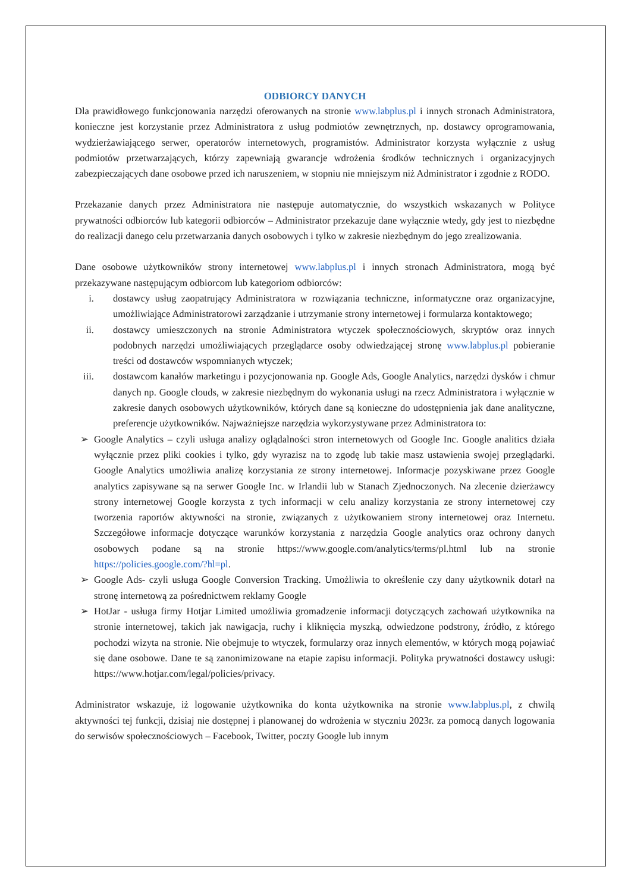ODBIORCY DANYCH
Dla prawidłowego funkcjonowania narzędzi oferowanych na stronie www.labplus.pl i innych stronach Administratora, konieczne jest korzystanie przez Administratora z usług podmiotów zewnętrznych, np. dostawcy oprogramowania, wydzierżawiającego serwer, operatorów internetowych, programistów. Administrator korzysta wyłącznie z usług podmiotów przetwarzających, którzy zapewniają gwarancje wdrożenia środków technicznych i organizacyjnych zabezpieczających dane osobowe przed ich naruszeniem, w stopniu nie mniejszym niż Administrator i zgodnie z RODO.
Przekazanie danych przez Administratora nie następuje automatycznie, do wszystkich wskazanych w Polityce prywatności odbiorców lub kategorii odbiorców – Administrator przekazuje dane wyłącznie wtedy, gdy jest to niezbędne do realizacji danego celu przetwarzania danych osobowych i tylko w zakresie niezbędnym do jego zrealizowania.
Dane osobowe użytkowników strony internetowej www.labplus.pl i innych stronach Administratora, mogą być przekazywane następującym odbiorcom lub kategoriom odbiorców:
i. dostawcy usług zaopatrujący Administratora w rozwiązania techniczne, informatyczne oraz organizacyjne, umożliwiające Administratorowi zarządzanie i utrzymanie strony internetowej i formularza kontaktowego;
ii. dostawcy umieszczonych na stronie Administratora wtyczek społecznościowych, skryptów oraz innych podobnych narzędzi umożliwiających przeglądarce osoby odwiedzającej stronę www.labplus.pl pobieranie treści od dostawców wspomnianych wtyczek;
iii. dostawcom kanałów marketingu i pozycjonowania np. Google Ads, Google Analytics, narzędzi dysków i chmur danych np. Google clouds, w zakresie niezbędnym do wykonania usługi na rzecz Administratora i wyłącznie w zakresie danych osobowych użytkowników, których dane są konieczne do udostępnienia jak dane analityczne, preferencje użytkowników. Najważniejsze narzędzia wykorzystywane przez Administratora to:
➢ Google Analytics – czyli usługa analizy oglądalności stron internetowych od Google Inc. Google analitics działa wyłącznie przez pliki cookies i tylko, gdy wyrazisz na to zgodę lub takie masz ustawienia swojej przeglądarki. Google Analytics umożliwia analizę korzystania ze strony internetowej. Informacje pozyskiwane przez Google analytics zapisywane są na serwer Google Inc. w Irlandii lub w Stanach Zjednoczonych. Na zlecenie dzierżawcy strony internetowej Google korzysta z tych informacji w celu analizy korzystania ze strony internetowej czy tworzenia raportów aktywności na stronie, związanych z użytkowaniem strony internetowej oraz Internetu. Szczegółowe informacje dotyczące warunków korzystania z narzędzia Google analytics oraz ochrony danych osobowych podane są na stronie https://www.google.com/analytics/terms/pl.html lub na stronie https://policies.google.com/?hl=pl.
➢ Google Ads- czyli usługa Google Conversion Tracking. Umożliwia to określenie czy dany użytkownik dotarł na stronę internetową za pośrednictwem reklamy Google
➢ HotJar - usługa firmy Hotjar Limited umożliwia gromadzenie informacji dotyczących zachowań użytkownika na stronie internetowej, takich jak nawigacja, ruchy i kliknięcia myszką, odwiedzone podstrony, źródło, z którego pochodzi wizyta na stronie. Nie obejmuje to wtyczek, formularzy oraz innych elementów, w których mogą pojawiać się dane osobowe. Dane te są zanonimizowane na etapie zapisu informacji. Polityka prywatności dostawcy usługi: https://www.hotjar.com/legal/policies/privacy.
Administrator wskazuje, iż logowanie użytkownika do konta użytkownika na stronie www.labplus.pl, z chwilą aktywności tej funkcji, dzisiaj nie dostępnej i planowanej do wdrożenia w styczniu 2023r. za pomocą danych logowania do serwisów społecznościowych – Facebook, Twitter, poczty Google lub innym